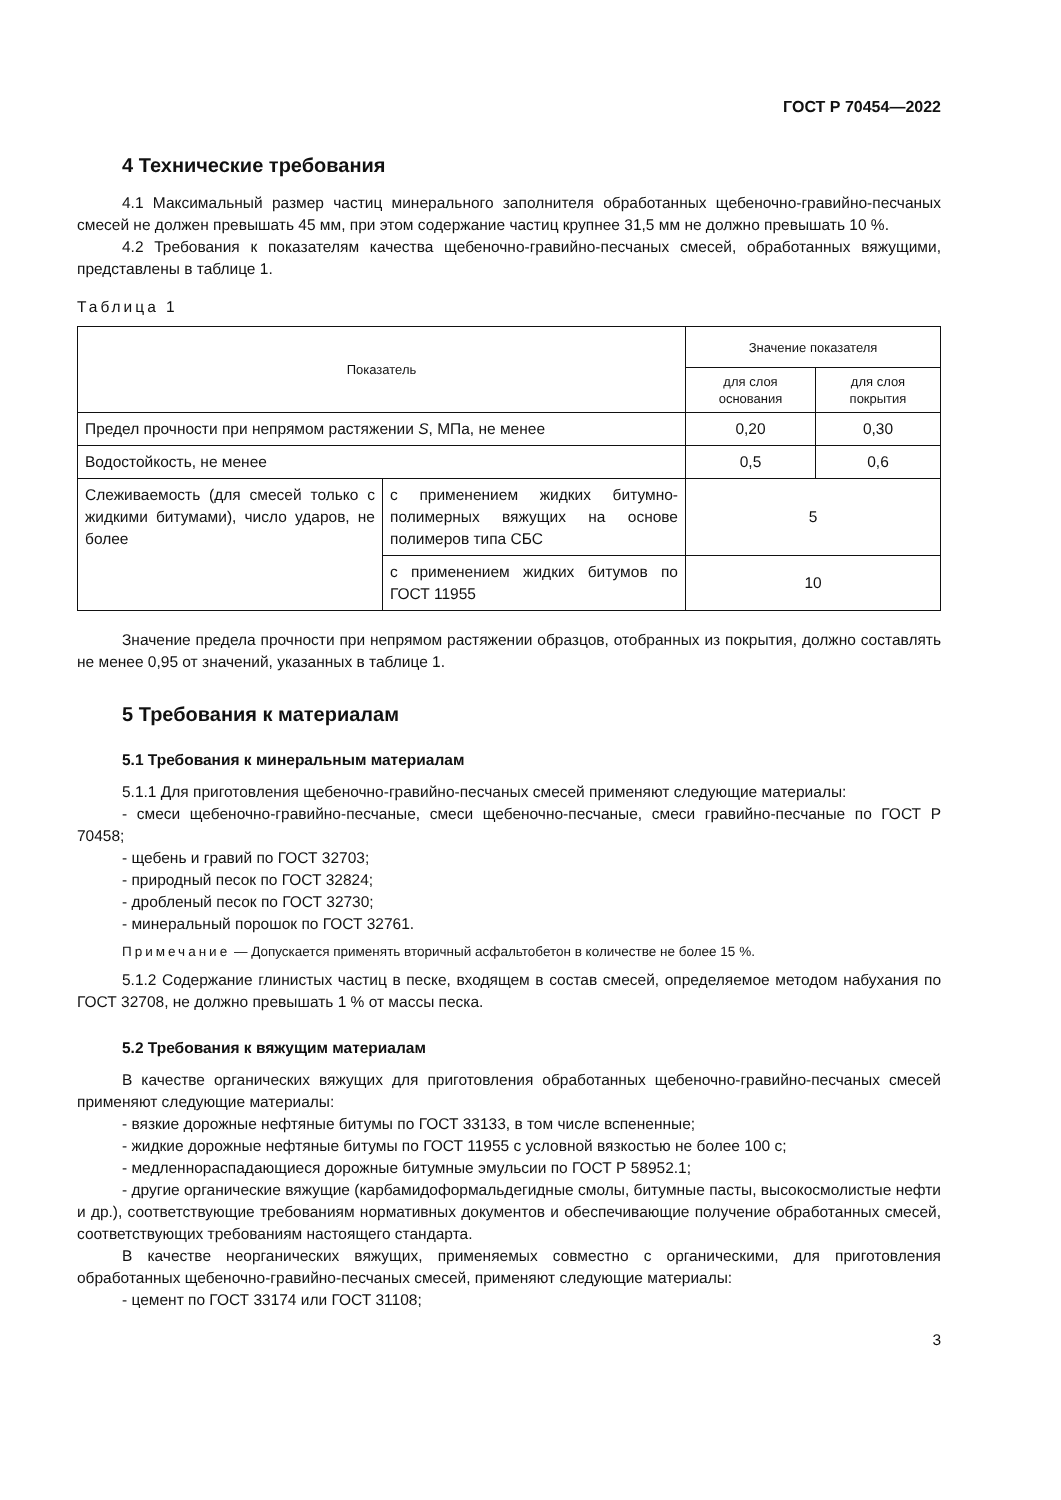ГОСТ Р 70454—2022
4 Технические требования
4.1 Максимальный размер частиц минерального заполнителя обработанных щебеночно-гравийно-песчаных смесей не должен превышать 45 мм, при этом содержание частиц крупнее 31,5 мм не должно превышать 10 %.
4.2 Требования к показателям качества щебеночно-гравийно-песчаных смесей, обработанных вяжущими, представлены в таблице 1.
Таблица 1
| Показатель | | Значение показателя | |
| --- | --- | --- | --- |
| | | для слоя основания | для слоя покрытия |
| Предел прочности при непрямом растяжении S , МПа, не менее | | 0,20 | 0,30 |
| Водостойкость, не менее | | 0,5 | 0,6 |
| Слеживаемость (для смесей только с жидкими битумами), число ударов, не более | с применением жидких битумно-полимерных вяжущих на основе полимеров типа СБС | 5 | |
| | с применением жидких битумов по ГОСТ 11955 | 10 | |
Значение предела прочности при непрямом растяжении образцов, отобранных из покрытия, должно составлять не менее 0,95 от значений, указанных в таблице 1.
5 Требования к материалам
5.1 Требования к минеральным материалам
5.1.1 Для приготовления щебеночно-гравийно-песчаных смесей применяют следующие материалы:
- смеси щебеночно-гравийно-песчаные, смеси щебеночно-песчаные, смеси гравийно-песчаные по ГОСТ Р 70458;
- щебень и гравий по ГОСТ 32703;
- природный песок по ГОСТ 32824;
- дробленый песок по ГОСТ 32730;
- минеральный порошок по ГОСТ 32761.
Примечание — Допускается применять вторичный асфальтобетон в количестве не более 15 %.
5.1.2 Содержание глинистых частиц в песке, входящем в состав смесей, определяемое методом набухания по ГОСТ 32708, не должно превышать 1 % от массы песка.
5.2 Требования к вяжущим материалам
В качестве органических вяжущих для приготовления обработанных щебеночно-гравийно-песчаных смесей применяют следующие материалы:
- вязкие дорожные нефтяные битумы по ГОСТ 33133, в том числе вспененные;
- жидкие дорожные нефтяные битумы по ГОСТ 11955 с условной вязкостью не более 100 с;
- медленнораспадающиеся дорожные битумные эмульсии по ГОСТ Р 58952.1;
- другие органические вяжущие (карбамидоформальдегидные смолы, битумные пасты, высокосмолистые нефти и др.), соответствующие требованиям нормативных документов и обеспечивающие получение обработанных смесей, соответствующих требованиям настоящего стандарта.
В качестве неорганических вяжущих, применяемых совместно с органическими, для приготовления обработанных щебеночно-гравийно-песчаных смесей, применяют следующие материалы:
- цемент по ГОСТ 33174 или ГОСТ 31108;
3